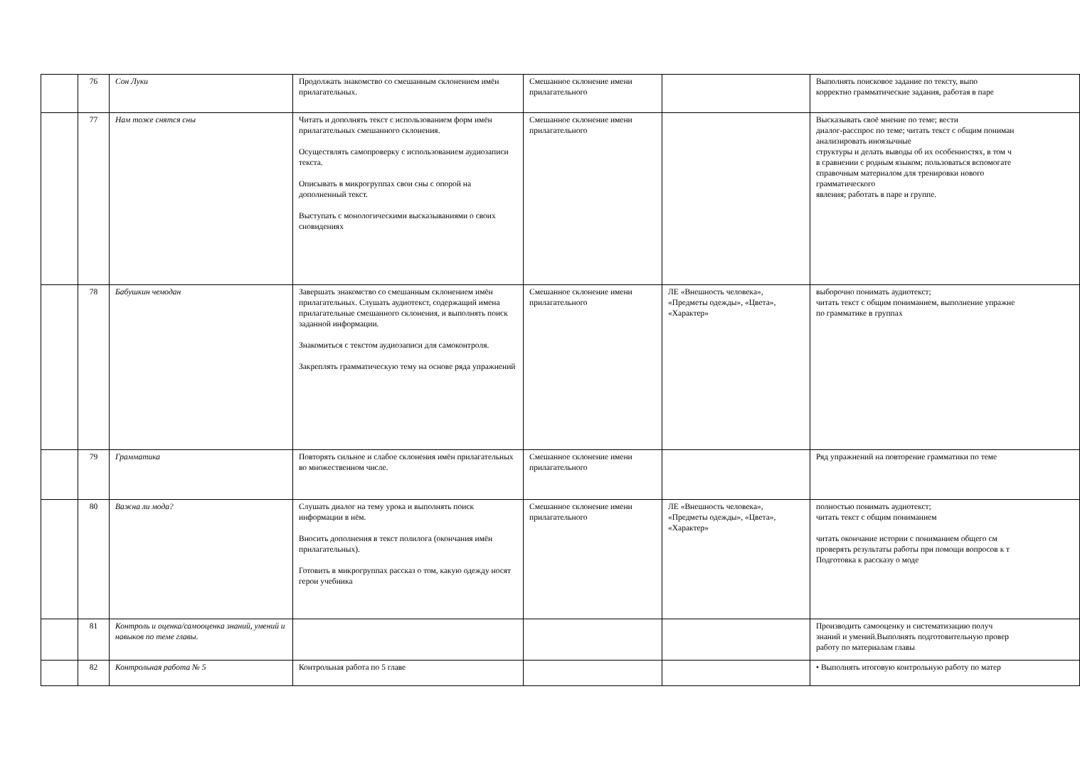| | 76 | Сон Луки | Продолжать знакомство со смешанным склонением имён прилагательных. | Смешанное склонение имени прилагательного | | Выполнять поисковое задание по тексту, выпо корректно грамматические задания, работая в паре |
| | 77 | Нам тоже снятся сны | Читать и дополнять текст с использованием форм имён прилагательных смешанного склонения. Осуществлять самопроверку с использованием аудиозаписи текста. Описывать в микрогруппах свои сны с опорой на дополненный текст. Выступать с монологическими высказываниями о своих сновидениях | Смешанное склонение имени прилагательного | | Высказывать своё мнение по теме; вести диалог-расспрос по теме; читать текст с общим пониман анализировать иноязычные структуры и делать выводы об их особенностях, в том ч в сравнении с родным языком; пользоваться вспомогате справочным материалом для тренировки нового грамматического явления; работать в паре и группе. |
| | 78 | Бабушкин чемодан | Завершать знакомство со смешанным склонением имён прилагательных. Слушать аудиотекст, содержащий имена прилагательные смешанного склонения, и выполнять поиск заданной информации. Знакомиться с текстом аудиозаписи для самоконтроля. Закреплять грамматическую тему на основе ряда упражнений | Смешанное склонение имени прилагательного | ЛЕ «Внешность человека», «Предметы одежды», «Цвета», «Характер» | выборочно понимать аудиотекст; читать текст с общим пониманием, выполнение упражне по грамматике в группах |
| | 79 | Грамматика | Повторять сильное и слабое склонения имён прилагательных во множественном числе. | Смешанное склонение имени прилагательного | | Ряд упражнений на повторение грамматики по теме |
| | 80 | Важна ли мода? | Слушать диалог на тему урока и выполнять поиск информации в нём. Вносить дополнения в текст полилога (окончания имён прилагательных). Готовить в микрогруппах рассказ о том, какую одежду носят герои учебника | Смешанное склонение имени прилагательного | ЛЕ «Внешность человека», «Предметы одежды», «Цвета», «Характер» | полностью понимать аудиотекст; читать текст с общим пониманием читать окончание истории с пониманием общего см проверять результаты работы при помощи вопросов к т Подготовка к рассказу о моде |
| | 81 | Контроль и оценка/самооценка знаний, умений и навыков по теме главы. | | | | Производить самооценку и систематизацию получ знаний и умений.Выполнять подготовительную провер работу по материалам главы |
| | 82 | Контрольная работа № 5 | Контрольная работа по 5 главе | | | • Выполнять итоговую контрольную работу по матер |